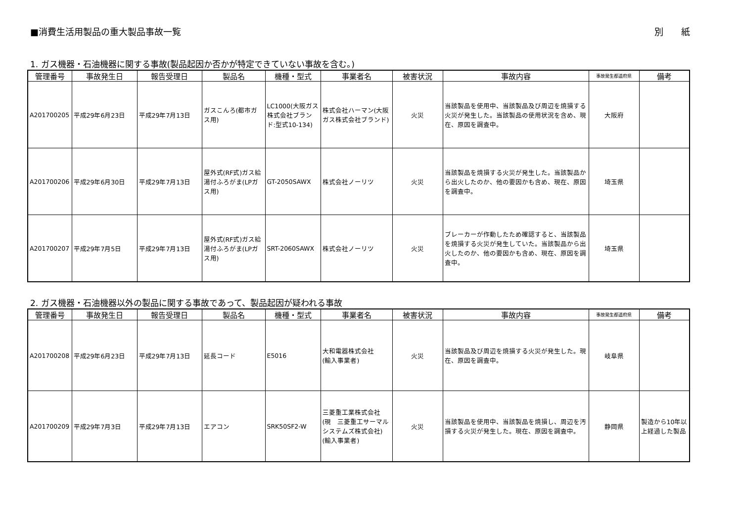■消費生活用製品の重大製品事故一覧 別　　紙
1. ガス機器・石油機器に関する事故(製品起因か否かが特定できていない事故を含む。)
| 管理番号 | 事故発生日 | 報告受理日 | 製品名 | 機種・型式 | 事業者名 | 被害状況 | 事故内容 | 事故発生都道府県 | 備考 |
| --- | --- | --- | --- | --- | --- | --- | --- | --- | --- |
| A201700205 | 平成29年6月23日 | 平成29年7月13日 | ガスこんろ(都市ガス用) | LC1000(大阪ガス株式会社ブランド:型式10-134) | 株式会社ハーマン(大阪ガス株式会社ブランド) | 火災 | 当該製品を使用中、当該製品及び周辺を焼損する火災が発生した。当該製品の使用状況を含め、現在、原因を調査中。 | 大阪府 | |
| A201700206 | 平成29年6月30日 | 平成29年7月13日 | 屋外式(RF式)ガス給湯付ふろがま(LPガス用) | GT-2050SAWX | 株式会社ノーリツ | 火災 | 当該製品を焼損する火災が発生した。当該製品から出火したのか、他の要因かも含め、現在、原因を調査中。 | 埼玉県 | |
| A201700207 | 平成29年7月5日 | 平成29年7月13日 | 屋外式(RF式)ガス給湯付ふろがま(LPガス用) | SRT-2060SAWX | 株式会社ノーリツ | 火災 | ブレーカーが作動したため確認すると、当該製品を焼損する火災が発生していた。当該製品から出火したのか、他の要因かも含め、現在、原因を調査中。 | 埼玉県 | |
2. ガス機器・石油機器以外の製品に関する事故であって、製品起因が疑われる事故
| 管理番号 | 事故発生日 | 報告受理日 | 製品名 | 機種・型式 | 事業者名 | 被害状況 | 事故内容 | 事故発生都道府県 | 備考 |
| --- | --- | --- | --- | --- | --- | --- | --- | --- | --- |
| A201700208 | 平成29年6月23日 | 平成29年7月13日 | 延長コード | E5016 | 大和電器株式会社 (輸入事業者) | 火災 | 当該製品及び周辺を焼損する火災が発生した。現在、原因を調査中。 | 岐阜県 | |
| A201700209 | 平成29年7月3日 | 平成29年7月13日 | エアコン | SRK50SF2-W | 三菱重工業株式会社 (現 三菱重工サーマルシステムズ株式会社) (輸入事業者) | 火災 | 当該製品を使用中、当該製品を焼損し、周辺を汚損する火災が発生した。現在、原因を調査中。 | 静岡県 | 製造から10年以上経過した製品 |